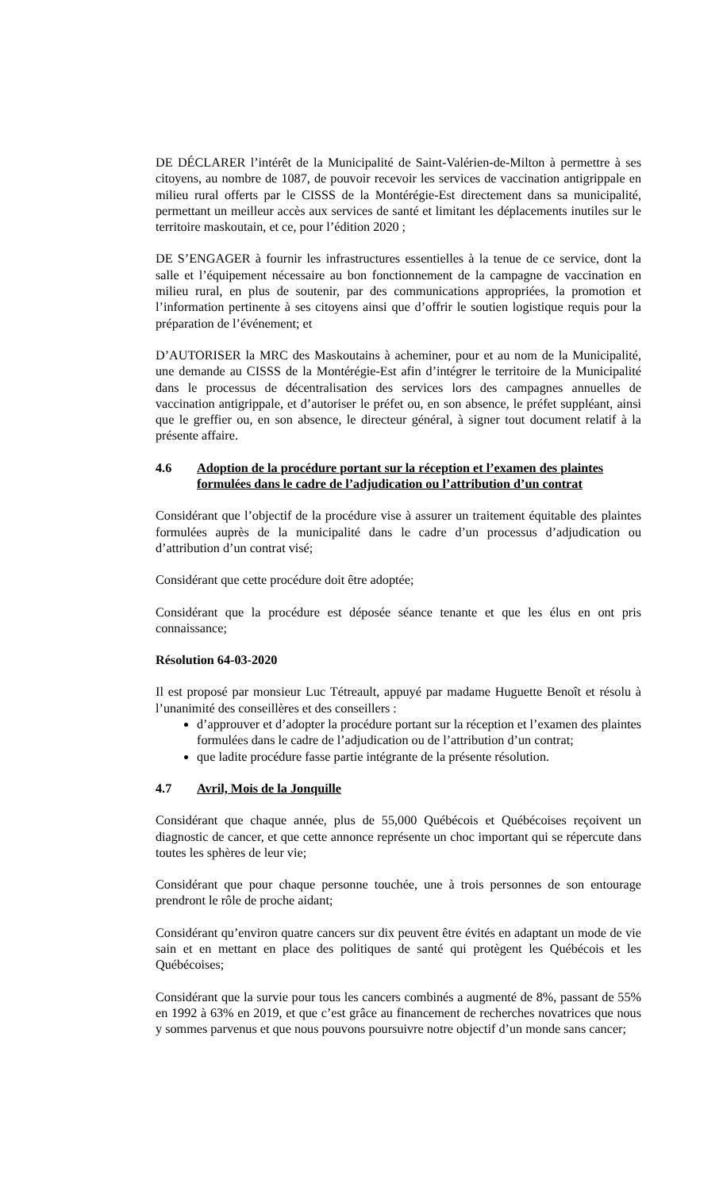DE DÉCLARER l’intérêt de la Municipalité de Saint-Valérien-de-Milton à permettre à ses citoyens, au nombre de 1087, de pouvoir recevoir les services de vaccination antigrippale en milieu rural offerts par le CISSS de la Montérégie-Est directement dans sa municipalité, permettant un meilleur accès aux services de santé et limitant les déplacements inutiles sur le territoire maskoutain, et ce, pour l’édition 2020 ;
DE S’ENGAGER à fournir les infrastructures essentielles à la tenue de ce service, dont la salle et l’équipement nécessaire au bon fonctionnement de la campagne de vaccination en milieu rural, en plus de soutenir, par des communications appropriées, la promotion et l’information pertinente à ses citoyens ainsi que d’offrir le soutien logistique requis pour la préparation de l’événement; et
D’AUTORISER la MRC des Maskoutains à acheminer, pour et au nom de la Municipalité, une demande au CISSS de la Montérégie-Est afin d’intégrer le territoire de la Municipalité dans le processus de décentralisation des services lors des campagnes annuelles de vaccination antigrippale, et d’autoriser le préfet ou, en son absence, le préfet suppléant, ainsi que le greffier ou, en son absence, le directeur général, à signer tout document relatif à la présente affaire.
4.6 Adoption de la procédure portant sur la réception et l’examen des plaintes formulées dans le cadre de l’adjudication ou l’attribution d’un contrat
Considérant que l’objectif de la procédure vise à assurer un traitement équitable des plaintes formulées auprès de la municipalité dans le cadre d’un processus d’adjudication ou d’attribution d’un contrat visé;
Considérant que cette procédure doit être adoptée;
Considérant que la procédure est déposée séance tenante et que les élus en ont pris connaissance;
Résolution 64-03-2020
Il est proposé par monsieur Luc Tétreault, appuyé par madame Huguette Benoît et résolu à l’unanimité des conseillères et des conseillers :
d’approuver et d’adopter la procédure portant sur la réception et l’examen des plaintes formulées dans le cadre de l’adjudication ou de l’attribution d’un contrat;
que ladite procédure fasse partie intégrante de la présente résolution.
4.7 Avril, Mois de la Jonquille
Considérant que chaque année, plus de 55,000 Québécois et Québécoises reçoivent un diagnostic de cancer, et que cette annonce représente un choc important qui se répercute dans toutes les sphères de leur vie;
Considérant que pour chaque personne touchée, une à trois personnes de son entourage prendront le rôle de proche aidant;
Considérant qu’environ quatre cancers sur dix peuvent être évités en adaptant un mode de vie sain et en mettant en place des politiques de santé qui protègent les Québécois et les Québécoises;
Considérant que la survie pour tous les cancers combinés a augmenté de 8%, passant de 55% en 1992 à 63% en 2019, et que c’est grâce au financement de recherches novatrices que nous y sommes parvenus et que nous pouvons poursuivre notre objectif d’un monde sans cancer;